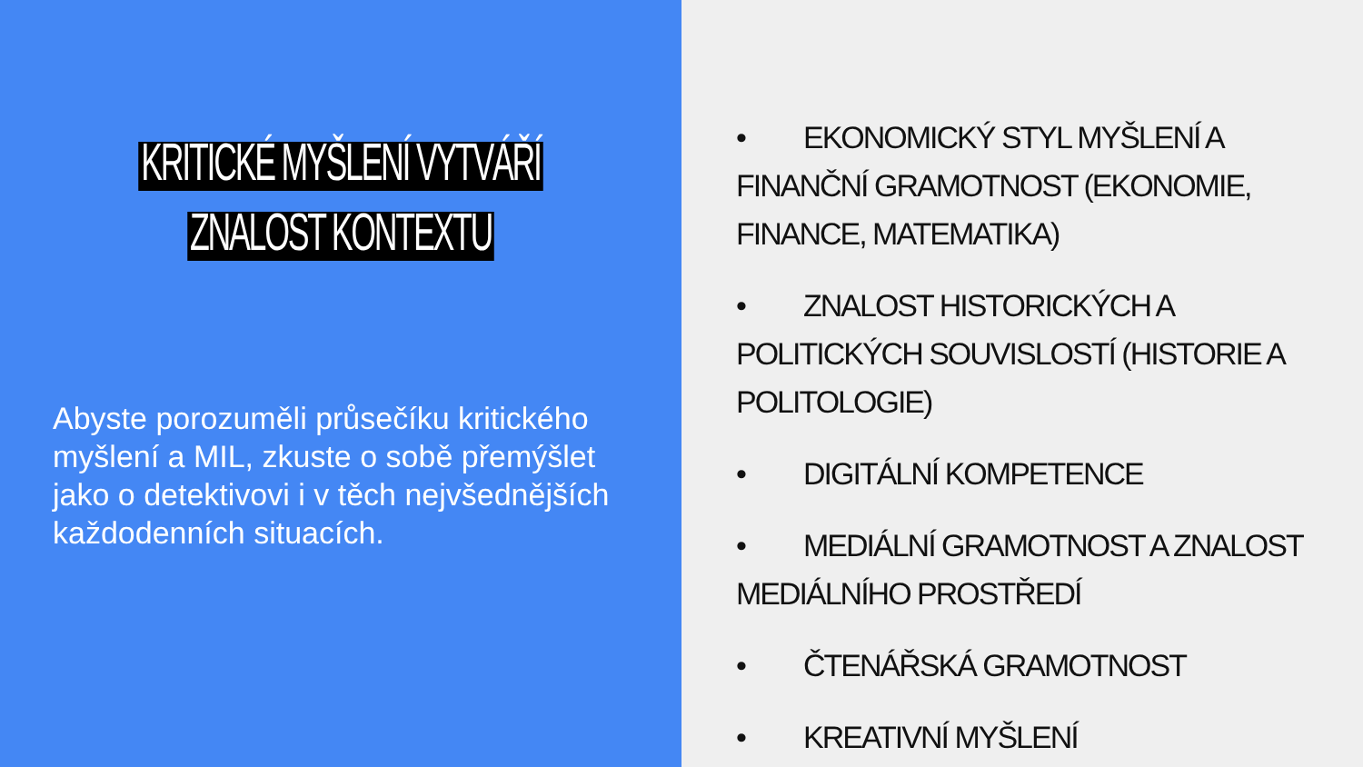KRITICKÉ MYŠLENÍ VYTVÁŘÍ ZNALOST KONTEXTU
Abyste porozuměli průsečíku kritického myšlení a MIL, zkuste o sobě přemýšlet jako o detektivovi i v těch nejvšednějších každodenních situacích.
• EKONOMICKÝ STYL MYŠLENÍ A FINANČNÍ GRAMOTNOST (EKONOMIE, FINANCE, MATEMATIKA)
• ZNALOST HISTORICKÝCH A POLITICKÝCH SOUVISLOSTÍ (HISTORIE A POLITOLOGIE)
• DIGITÁLNÍ KOMPETENCE
• MEDIÁLNÍ GRAMOTNOST A ZNALOST MEDIÁLNÍHO PROSTŘEDÍ
• ČTENÁŘSKÁ GRAMOTNOST
• KREATIVNÍ MYŠLENÍ